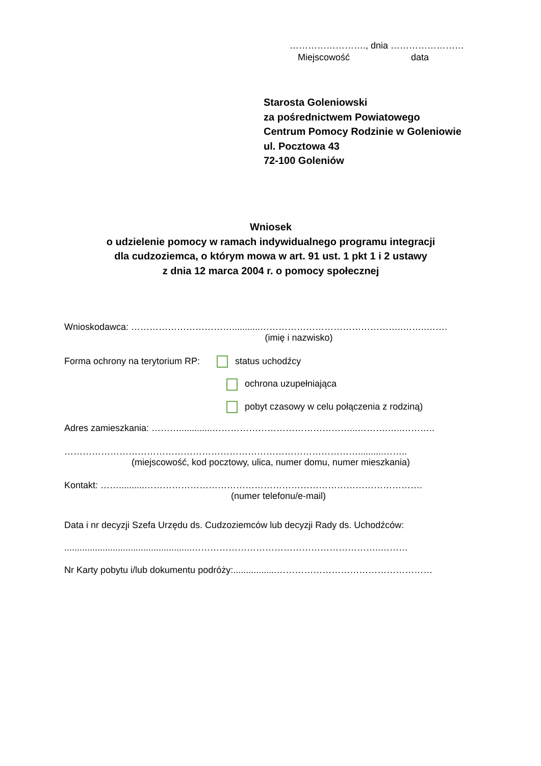……………………., dnia ……………………
Miejscowość data
Starosta Goleniowski
za pośrednictwem Powiatowego
Centrum Pomocy Rodzinie w Goleniowie
ul. Pocztowa 43
72-100 Goleniów
Wniosek
o udzielenie pomocy w ramach indywidualnego programu integracji
dla cudzoziemca, o którym mowa w art. 91 ust. 1 pkt 1 i 2 ustawy
z dnia 12 marca 2004 r. o pomocy społecznej
Wnioskodawca: ……………………………...........………………………………………..……..…….
(imię i nazwisko)
Forma ochrony na terytorium RP: status uchodźcy
ochrona uzupełniająca
pobyt czasowy w celu połączenia z rodziną)
Adres zamieszkania: ……….............………………………………………...……….…..………..
……………………………………………………………………………………..........……..
(miejscowość, kod pocztowy, ulica, numer domu, numer mieszkania)
Kontakt: ……..........……………………………………………………………………………….
(numer telefonu/e-mail)
Data i nr decyzji Szefa Urzędu ds. Cudzoziemców lub decyzji Rady ds. Uchodźców:
..................................................……………………………………………………..………
Nr Karty pobytu i/lub dokumentu podróży:.................……………………………………………